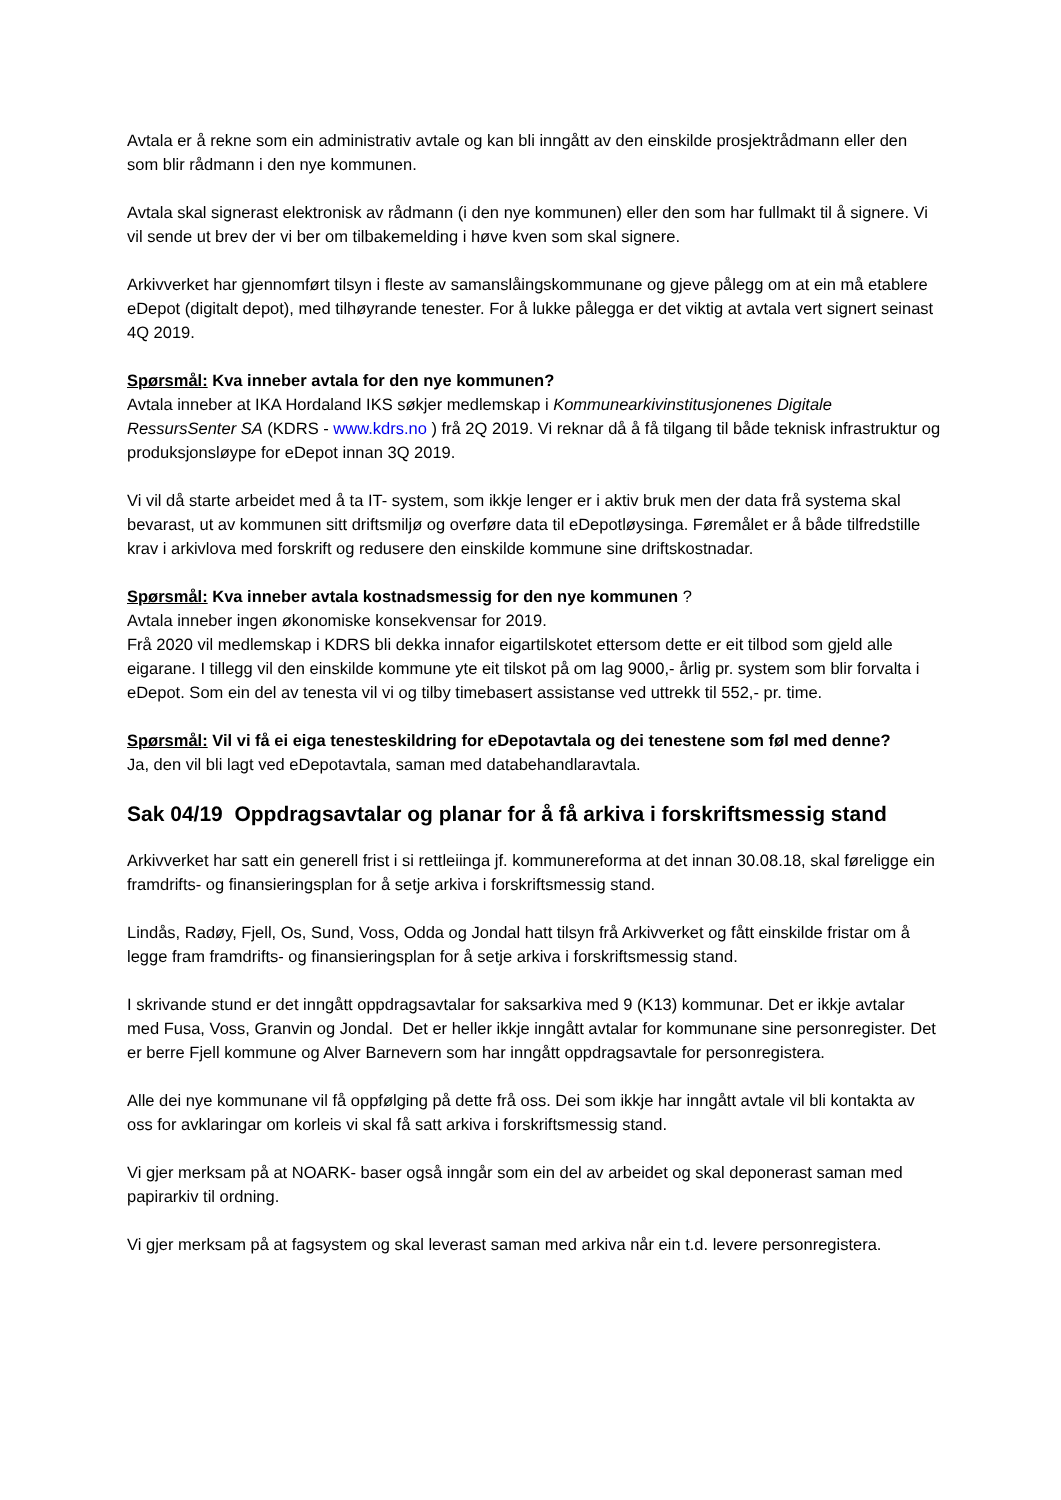Avtala er å rekne som ein administrativ avtale og kan bli inngått av den einskilde prosjektrådmann eller den som blir rådmann i den nye kommunen.
Avtala skal signerast elektronisk av rådmann (i den nye kommunen) eller den som har fullmakt til å signere. Vi vil sende ut brev der vi ber om tilbakemelding i høve kven som skal signere.
Arkivverket har gjennomført tilsyn i fleste av samanslåingskommunane og gjeve pålegg om at ein må etablere eDepot (digitalt depot), med tilhøyrande tenester. For å lukke pålegga er det viktig at avtala vert signert seinast 4Q 2019.
Spørsmål: Kva inneber avtala for den nye kommunen?
Avtala inneber at IKA Hordaland IKS søkjer medlemskap i Kommunearkivinstitusjonenes Digitale RessursSenter SA (KDRS - www.kdrs.no ) frå 2Q 2019. Vi reknar då å få tilgang til både teknisk infrastruktur og produksjonsløype for eDepot innan 3Q 2019.
Vi vil då starte arbeidet med å ta IT- system, som ikkje lenger er i aktiv bruk men der data frå systema skal bevarast, ut av kommunen sitt driftsmiljø og overføre data til eDepotløysinga. Føremålet er å både tilfredstille krav i arkivlova med forskrift og redusere den einskilde kommune sine driftskostnadar.
Spørsmål: Kva inneber avtala kostnadsmessig for den nye kommunen ?
Avtala inneber ingen økonomiske konsekvensar for 2019.
Frå 2020 vil medlemskap i KDRS bli dekka innafor eigartilskotet ettersom dette er eit tilbod som gjeld alle eigarane. I tillegg vil den einskilde kommune yte eit tilskot på om lag 9000,- årlig pr. system som blir forvalta i eDepot. Som ein del av tenesta vil vi og tilby timebasert assistanse ved uttrekk til 552,- pr. time.
Spørsmål: Vil vi få ei eiga tenesteskildring for eDepotavtala og dei tenestene som føl med denne?
Ja, den vil bli lagt ved eDepotavtala, saman med databehandlaravtala.
Sak 04/19 Oppdragsavtalar og planar for å få arkiva i forskriftsmessig stand
Arkivverket har satt ein generell frist i si rettleiinga jf. kommunereforma at det innan 30.08.18, skal føreligge ein framdrifts- og finansieringsplan for å setje arkiva i forskriftsmessig stand.
Lindås, Radøy, Fjell, Os, Sund, Voss, Odda og Jondal hatt tilsyn frå Arkivverket og fått einskilde fristar om å legge fram framdrifts- og finansieringsplan for å setje arkiva i forskriftsmessig stand.
I skrivande stund er det inngått oppdragsavtalar for saksarkiva med 9 (K13) kommunar. Det er ikkje avtalar med Fusa, Voss, Granvin og Jondal. Det er heller ikkje inngått avtalar for kommunane sine personregister. Det er berre Fjell kommune og Alver Barnevern som har inngått oppdragsavtale for personregistera.
Alle dei nye kommunane vil få oppfølging på dette frå oss. Dei som ikkje har inngått avtale vil bli kontakta av oss for avklaringar om korleis vi skal få satt arkiva i forskriftsmessig stand.
Vi gjer merksam på at NOARK- baser også inngår som ein del av arbeidet og skal deponerast saman med papirarkiv til ordning.
Vi gjer merksam på at fagsystem og skal leverast saman med arkiva når ein t.d. levere personregistera.